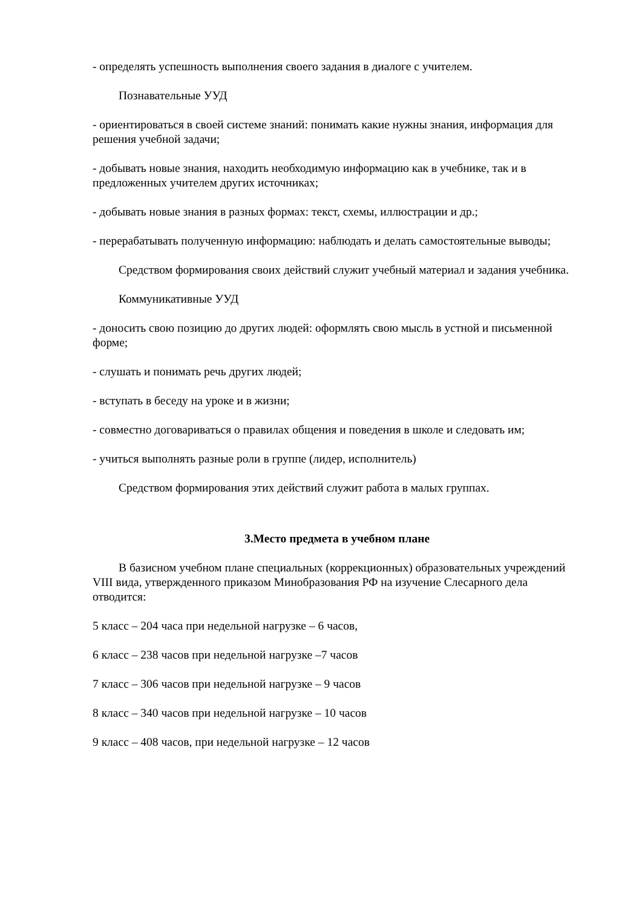- определять успешность выполнения своего задания в диалоге с учителем.
Познавательные УУД
- ориентироваться в своей системе знаний: понимать какие нужны знания, информация для решения учебной задачи;
- добывать новые знания, находить необходимую информацию как в учебнике, так и в предложенных учителем других источниках;
- добывать новые знания в разных формах: текст, схемы, иллюстрации и др.;
- перерабатывать полученную информацию: наблюдать и делать самостоятельные выводы;
Средством формирования своих действий служит учебный материал и задания учебника.
Коммуникативные УУД
- доносить свою позицию до других людей: оформлять свою мысль в устной и письменной форме;
- слушать и понимать речь других людей;
- вступать в беседу на уроке и в жизни;
- совместно договариваться о правилах общения и поведения в школе и следовать им;
- учиться выполнять разные роли в группе (лидер, исполнитель)
Средством формирования этих действий служит работа в малых группах.
3.Место предмета в учебном плане
В базисном учебном плане специальных (коррекционных) образовательных учреждений VIII вида, утвержденного приказом Минобразования РФ на изучение Слесарного дела отводится:
5 класс – 204 часа при недельной нагрузке – 6 часов,
6 класс – 238 часов при недельной нагрузке –7 часов
7 класс – 306 часов при недельной нагрузке – 9 часов
8 класс – 340 часов при недельной нагрузке – 10 часов
9 класс – 408 часов, при недельной нагрузке – 12 часов